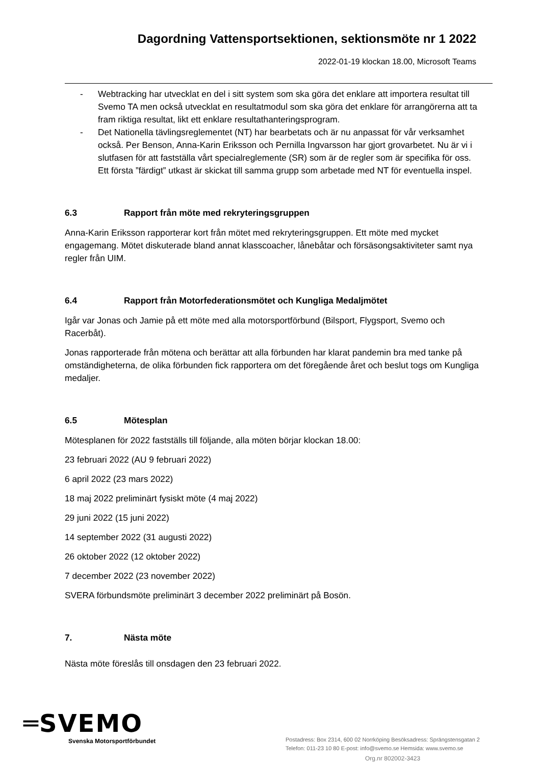Dagordning Vattensportsektionen, sektionsmöte nr 1 2022
2022-01-19 klockan 18.00, Microsoft Teams
- Webtracking har utvecklat en del i sitt system som ska göra det enklare att importera resultat till Svemo TA men också utvecklat en resultatmodul som ska göra det enklare för arrangörerna att ta fram riktiga resultat, likt ett enklare resultathanteringsprogram.
- Det Nationella tävlingsreglementet (NT) har bearbetats och är nu anpassat för vår verksamhet också. Per Benson, Anna-Karin Eriksson och Pernilla Ingvarsson har gjort grovarbetet. Nu är vi i slutfasen för att fastställa vårt specialreglemente (SR) som är de regler som är specifika för oss. Ett första ”färdigt” utkast är skickat till samma grupp som arbetade med NT för eventuella inspel.
6.3 Rapport från möte med rekryteringsgruppen
Anna-Karin Eriksson rapporterar kort från mötet med rekryteringsgruppen. Ett möte med mycket engagemang. Mötet diskuterade bland annat klasscoacher, lånebåtar och försäsongsaktiviteter samt nya regler från UIM.
6.4 Rapport från Motorfederationsmötet och Kungliga Medaljmötet
Igår var Jonas och Jamie på ett möte med alla motorsportförbund (Bilsport, Flygsport, Svemo och Racerbåt).
Jonas rapporterade från mötena och berättar att alla förbunden har klarat pandemin bra med tanke på omständigheterna, de olika förbunden fick rapportera om det föregående året och beslut togs om Kungliga medaljer.
6.5 Mötesplan
Mötesplanen för 2022 fastställs till följande, alla möten börjar klockan 18.00:
23 februari 2022 (AU 9 februari 2022)
6 april 2022 (23 mars 2022)
18 maj 2022 preliminärt fysiskt möte (4 maj 2022)
29 juni 2022 (15 juni 2022)
14 september 2022 (31 augusti 2022)
26 oktober 2022 (12 oktober 2022)
7 december 2022 (23 november 2022)
SVERA förbundsmöte preliminärt 3 december 2022 preliminärt på Bosön.
7. Nästa möte
Nästa möte föreslås till onsdagen den 23 februari 2022.
═SVEMO
Svenska Motorsportförbundet
Postadress: Box 2314, 600 02 Norrköping Besöksadress: Sprängstensgatan 2
Telefon: 011-23 10 80 E-post: info@svemo.se Hemsida: www.svemo.se
Org.nr 802002-3423